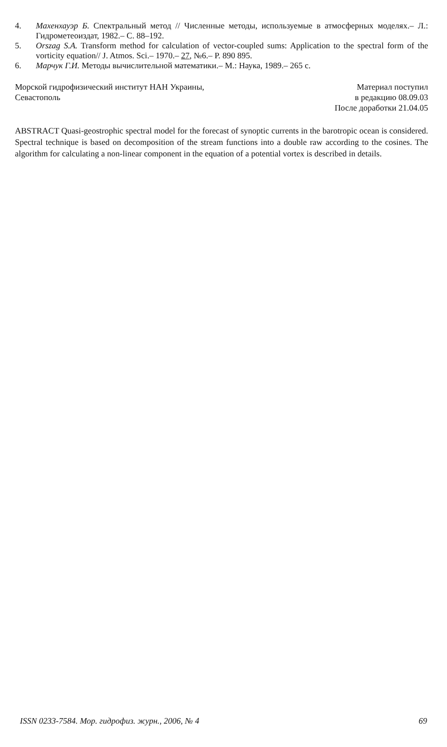4. Махенхауэр Б. Спектральный метод // Численные методы, используемые в атмосферных моделях.– Л.: Гидрометеоиздат, 1982.– С. 88–192.
5. Orszag S.A. Transform method for calculation of vector-coupled sums: Application to the spectral form of the vorticity equation// J. Atmos. Sci.– 1970.– 27, №6.– P. 890 895.
6. Марчук Г.И. Методы вычислительной математики.– М.: Наука, 1989.– 265 с.
Морской гидрофизический институт НАН Украины,
Севастополь
Материал поступил
в редакцию 08.09.03
После доработки 21.04.05
ABSTRACT Quasi-geostrophic spectral model for the forecast of synoptic currents in the barotropic ocean is considered. Spectral technique is based on decomposition of the stream functions into a double raw according to the cosines. The algorithm for calculating a non-linear component in the equation of a potential vortex is described in details.
ISSN 0233-7584. Мор. гидрофиз. журн., 2006, № 4 69